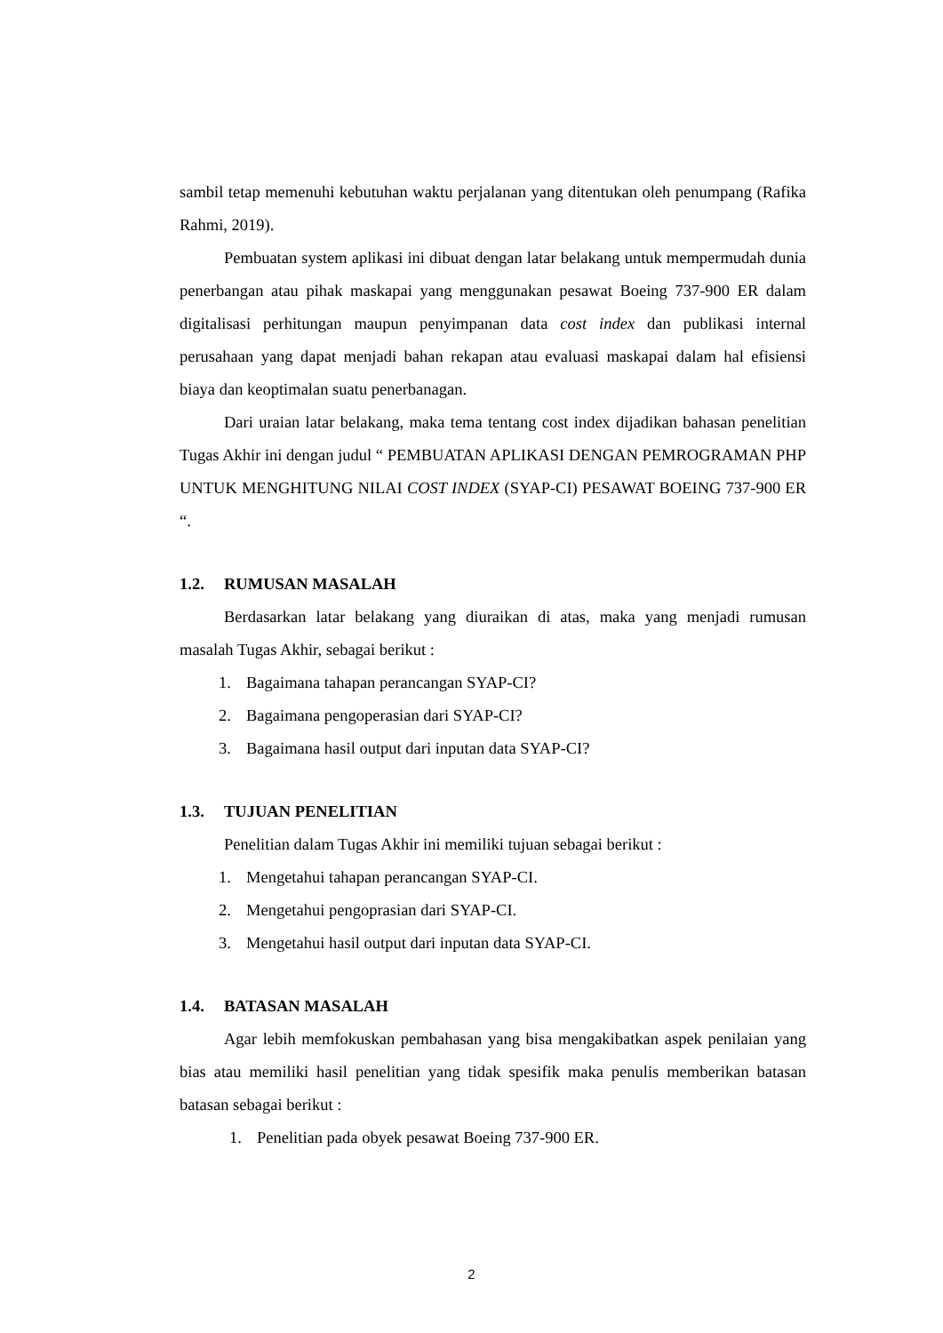sambil tetap memenuhi kebutuhan waktu perjalanan yang ditentukan oleh penumpang (Rafika Rahmi, 2019).
Pembuatan system aplikasi ini dibuat dengan latar belakang untuk mempermudah dunia penerbangan atau pihak maskapai yang menggunakan pesawat Boeing 737-900 ER dalam digitalisasi perhitungan maupun penyimpanan data cost index dan publikasi internal perusahaan yang dapat menjadi bahan rekapan atau evaluasi maskapai dalam hal efisiensi biaya dan keoptimalan suatu penerbanagan.
Dari uraian latar belakang, maka tema tentang cost index dijadikan bahasan penelitian Tugas Akhir ini dengan judul “ PEMBUATAN APLIKASI DENGAN PEMROGRAMAN PHP UNTUK MENGHITUNG NILAI COST INDEX (SYAP-CI) PESAWAT BOEING 737-900 ER “.
1.2. RUMUSAN MASALAH
Berdasarkan latar belakang yang diuraikan di atas, maka yang menjadi rumusan masalah Tugas Akhir, sebagai berikut :
1. Bagaimana tahapan perancangan SYAP-CI?
2. Bagaimana pengoperasian dari SYAP-CI?
3. Bagaimana hasil output dari inputan data SYAP-CI?
1.3. TUJUAN PENELITIAN
Penelitian dalam Tugas Akhir ini memiliki tujuan sebagai berikut :
1. Mengetahui tahapan perancangan SYAP-CI.
2. Mengetahui pengoprasian dari SYAP-CI.
3. Mengetahui hasil output dari inputan data SYAP-CI.
1.4. BATASAN MASALAH
Agar lebih memfokuskan pembahasan yang bisa mengakibatkan aspek penilaian yang bias atau memiliki hasil penelitian yang tidak spesifik maka penulis memberikan batasan batasan sebagai berikut :
1. Penelitian pada obyek pesawat Boeing 737-900 ER.
2